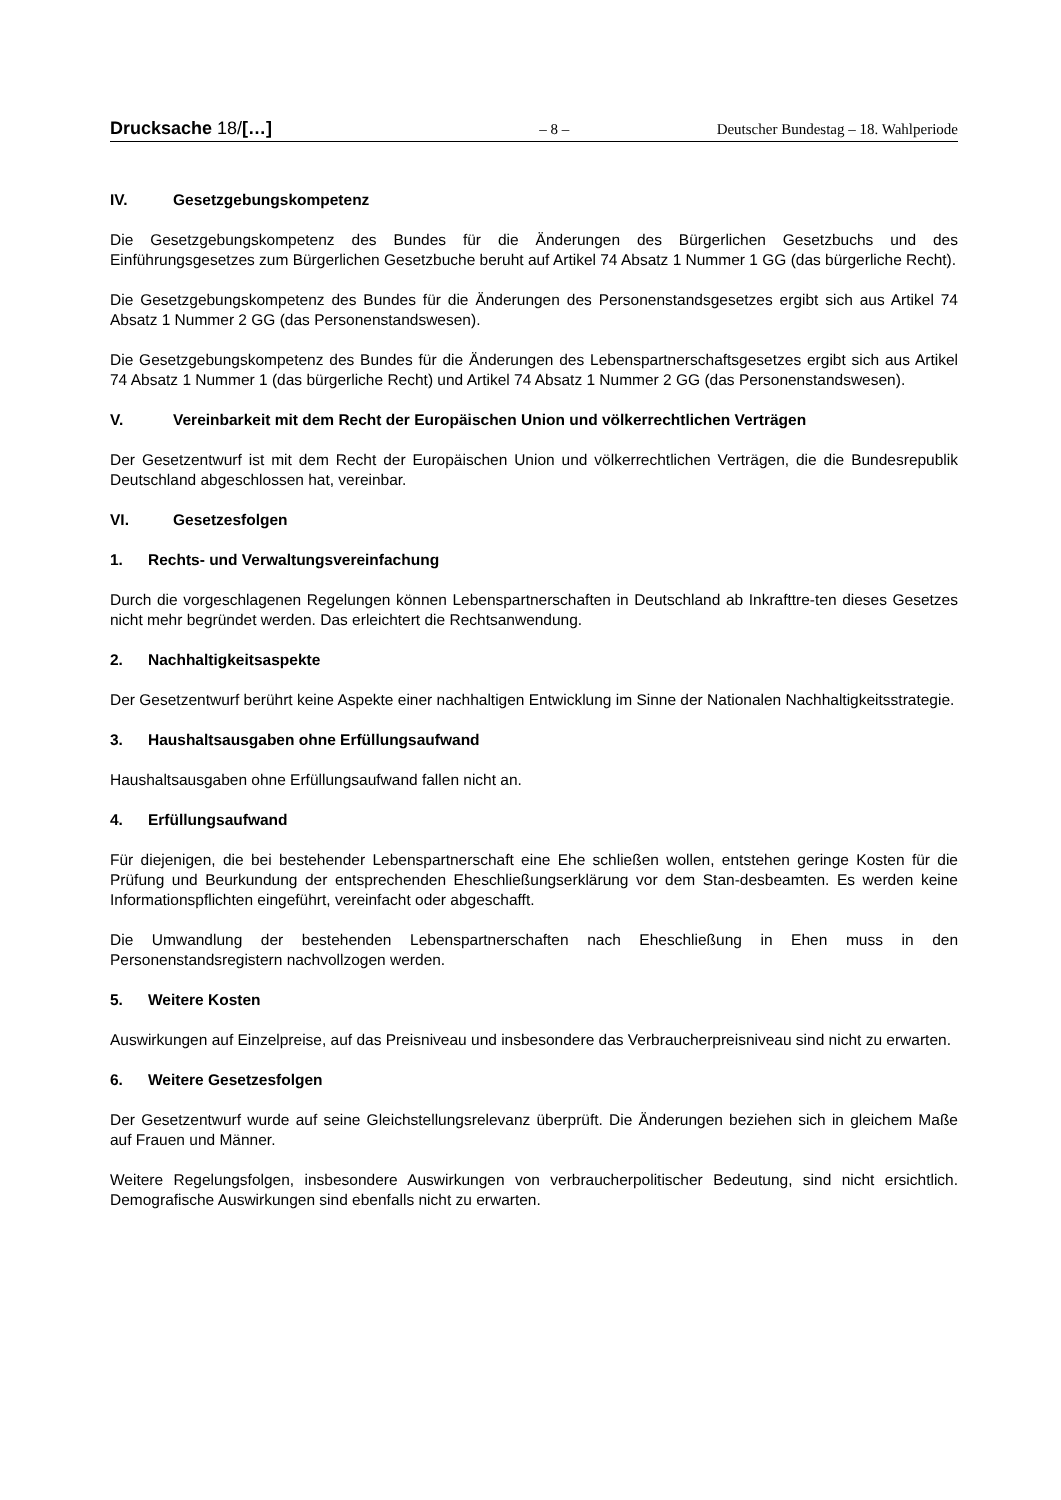Drucksache 18/[…] – 8 – Deutscher Bundestag – 18. Wahlperiode
IV. Gesetzgebungskompetenz
Die Gesetzgebungskompetenz des Bundes für die Änderungen des Bürgerlichen Gesetzbuchs und des Einführungsgesetzes zum Bürgerlichen Gesetzbuche beruht auf Artikel 74 Absatz 1 Nummer 1 GG (das bürgerliche Recht).
Die Gesetzgebungskompetenz des Bundes für die Änderungen des Personenstandsgesetzes ergibt sich aus Artikel 74 Absatz 1 Nummer 2 GG (das Personenstandswesen).
Die Gesetzgebungskompetenz des Bundes für die Änderungen des Lebenspartnerschaftsgesetzes ergibt sich aus Artikel 74 Absatz 1 Nummer 1 (das bürgerliche Recht) und Artikel 74 Absatz 1 Nummer 2 GG (das Personenstandswesen).
V. Vereinbarkeit mit dem Recht der Europäischen Union und völkerrechtlichen Verträgen
Der Gesetzentwurf ist mit dem Recht der Europäischen Union und völkerrechtlichen Verträgen, die die Bundesrepublik Deutschland abgeschlossen hat, vereinbar.
VI. Gesetzesfolgen
1. Rechts- und Verwaltungsvereinfachung
Durch die vorgeschlagenen Regelungen können Lebenspartnerschaften in Deutschland ab Inkrafttre-ten dieses Gesetzes nicht mehr begründet werden. Das erleichtert die Rechtsanwendung.
2. Nachhaltigkeitsaspekte
Der Gesetzentwurf berührt keine Aspekte einer nachhaltigen Entwicklung im Sinne der Nationalen Nachhaltigkeitsstrategie.
3. Haushaltsausgaben ohne Erfüllungsaufwand
Haushaltsausgaben ohne Erfüllungsaufwand fallen nicht an.
4. Erfüllungsaufwand
Für diejenigen, die bei bestehender Lebenspartnerschaft eine Ehe schließen wollen, entstehen geringe Kosten für die Prüfung und Beurkundung der entsprechenden Eheschließungserklärung vor dem Stan-desbeamten. Es werden keine Informationspflichten eingeführt, vereinfacht oder abgeschafft.
Die Umwandlung der bestehenden Lebenspartnerschaften nach Eheschließung in Ehen muss in den Personenstandsregistern nachvollzogen werden.
5. Weitere Kosten
Auswirkungen auf Einzelpreise, auf das Preisniveau und insbesondere das Verbraucherpreisniveau sind nicht zu erwarten.
6. Weitere Gesetzesfolgen
Der Gesetzentwurf wurde auf seine Gleichstellungsrelevanz überprüft. Die Änderungen beziehen sich in gleichem Maße auf Frauen und Männer.
Weitere Regelungsfolgen, insbesondere Auswirkungen von verbraucherpolitischer Bedeutung, sind nicht ersichtlich. Demografische Auswirkungen sind ebenfalls nicht zu erwarten.